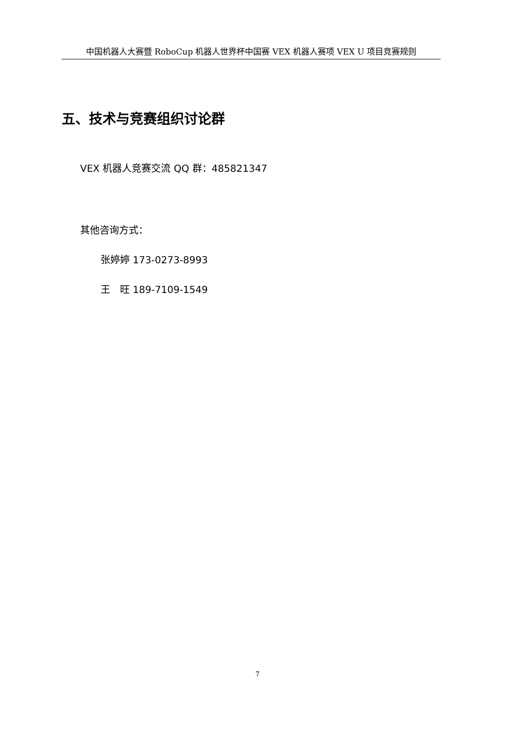中国机器人大赛暨 RoboCup 机器人世界杯中国赛 VEX 机器人赛项 VEX U 项目竞赛规则
五、技术与竞赛组织讨论群
VEX 机器人竞赛交流 QQ 群：485821347
其他咨询方式：
张婷婷 173-0273-8993
王　旺 189-7109-1549
7